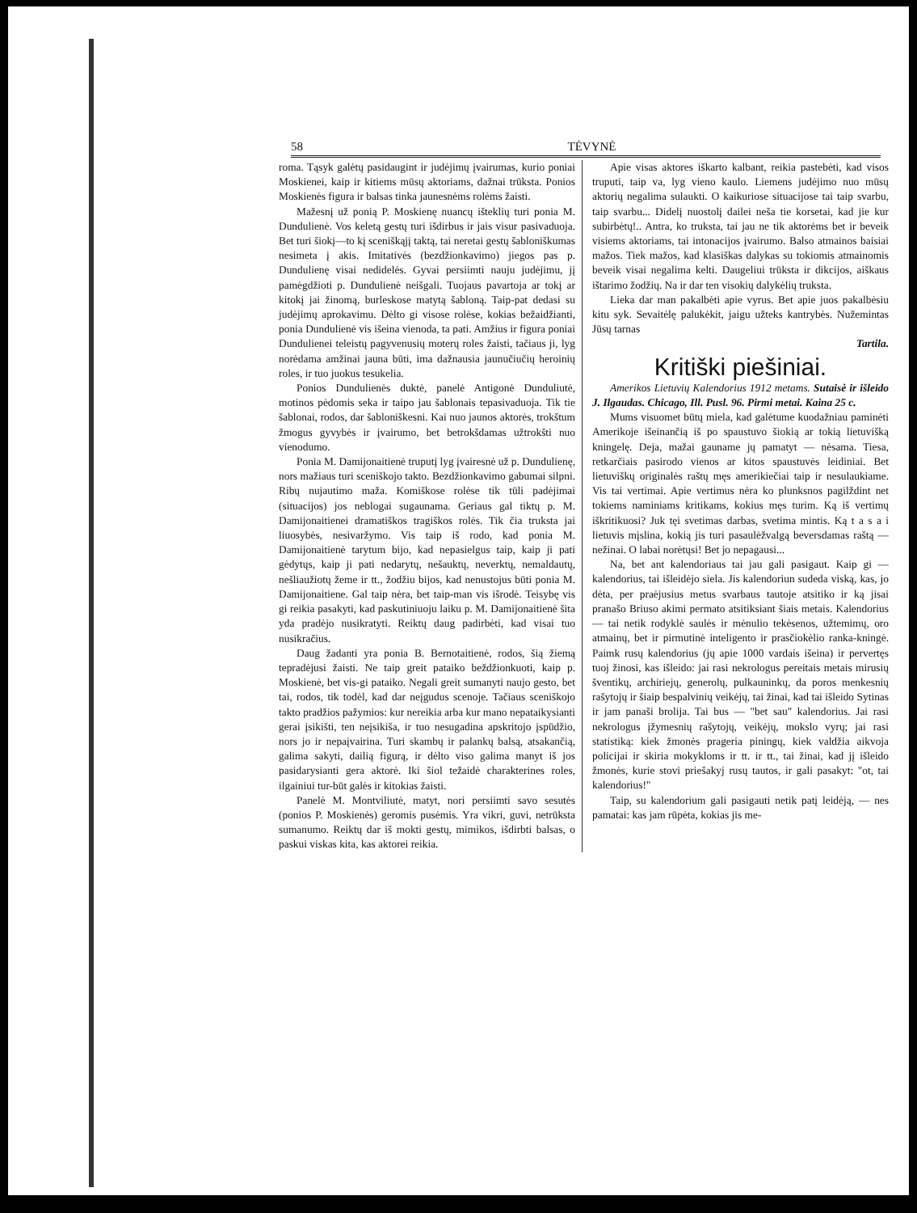58 TĖVYNĖ
roma. Tąsyk galėtų pasidaugint ir judėjimų įvairumas, kurio poniai Moskienei, kaip ir kitiems mūsų aktoriams, dažnai trūksta. Ponios Moskienės figura ir balsas tinka jaunesnėms rolėms žaisti.
Mažesnį už ponią P. Moskienę nuancų išteklių turi ponia M. Dundulienė. Vos keletą gestų turi išdirbus ir jais visur pasivaduoja. Bet turi šiokį—to kį sceniškąjį taktą, tai neretai gestų šabloniškumas nesimeta į akis. Imitativės (bezdžionkavimo) jiegos pas p. Dundulienę visai nedidelės. Gyvai persiimti nauju judėjimu, jį pamėgdžioti p. Dundulienė neišgali. Tuojaus pavartoja ar tokį ar kitokį jai žinomą, burleskose matytą šabloną. Taip-pat dedasi su judėjimų aprokavimu. Dėlto gi visose rolėse, kokias bežaidžianti, ponia Dundulienė vis išeina vienoda, ta pati. Amžius ir figura poniai Dundulienei teleistų pagyvenusių moterų roles žaisti, tačiaus ji, lyg norėdama amžinai jauna būti, ima dažnausia jaunučiučių heroinių roles, ir tuo juokus tesukelia.
Ponios Dundulienės duktė, panelė Antigonė Dunduliutė, motinos pėdomis seka ir taipo jau šablonais tepasivaduoja. Tik tie šablonai, rodos, dar šabloniškesni. Kai nuo jaunos aktorės, trokštum žmogus gyvybės ir įvairumo, bet betrokšdamas užtrokšti nuo vienodumo.
Ponia M. Damijonaitienė truputį lyg įvairesnė už p. Dundulienę, nors mažiaus turi sceniškojo takto. Bezdžionkavimo gabumai silpni. Ribų nujautimo maža. Komiškose rolėse tik tūli padėjimai (situacijos) jos neblogai sugaunama. Geriaus gal tiktų p. M. Damijonaitienei dramatiškos tragiškos rolės. Tik čia truksta jai liuosybės, nesivaržymo. Vis taip iš rodo, kad ponia M. Damijonaitienė tarytum bijo, kad nepasielgus taip, kaip ji pati gėdytųs, kaip ji pati nedarytų, nešauktų, neverktų, nemaldautų, nešliaužiotų žeme ir tt., žodžiu bijos, kad nenustojus būti ponia M. Damijonaitiene. Gal taip nėra, bet taip-man vis išrodė. Teisybę vis gi reikia pasakyti, kad paskutiniuoju laiku p. M. Damijonaitienė šita yda pradėjo nusikratyti. Reiktų daug padirbėti, kad visai tuo nusikračius.
Daug žadanti yra ponia B. Bernotaitienė, rodos, šią žiemą tepradėjusi žaisti. Ne taip greit pataiko beždžionkuoti, kaip p. Moskienė, bet vis-gi pataiko. Negali greit sumanyti naujo gesto, bet tai, rodos, tik todėl, kad dar neįgudus scenoje. Tačiaus sceniškojo takto pradžios pažymios: kur nereikia arba kur mano nepataikysianti gerai įsikišti, ten neįsikiša, ir tuo nesugadina apskritojo įspūdžio, nors jo ir nepaįvairina. Turi skambų ir palankų balsą, atsakančią, galima sakyti, dailią figurą, ir dėlto viso galima manyt iš jos pasidarysianti gera aktorė. Iki šiol težaidė charakterines roles, ilgainiui tur-būt galės ir kitokias žaisti.
Panelė M. Montviliutė, matyt, nori persiimti savo sesutės (ponios P. Moskienės) geromis pusėmis. Yra vikri, guvi, netrūksta sumanumo. Reiktų dar iš mokti gestų, mimikos, išdirbti balsas, o paskui viskas kita, kas aktorei reikia.
Apie visas aktores iškarto kalbant, reikia pastebėti, kad visos truputi, taip va, lyg vieno kaulo. Liemens judėjimo nuo mūsų aktorių negalima sulaukti. O kaikuriose situacijose tai taip svarbu, taip svarbu... Didelį nuostolį dailei neša tie korsetai, kad jie kur subirbėtų!.. Antra, ko truksta, tai jau ne tik aktorėms bet ir beveik visiems aktoriams, tai intonacijos įvairumo. Balso atmainos baisiai mažos. Tiek mažos, kad klasiškas dalykas su tokiomis atmainomis beveik visai negalima kelti. Daugeliui trūksta ir dikcijos, aiškaus ištarimo žodžių. Na ir dar ten visokių dalykėlių truksta.
Lieka dar man pakalbėti apie vyrus. Bet apie juos pakalbėsiu kitu syk. Sevaitėlę palukėkit, jaigu užteks kantrybės. Nužemintas Jūsų tarnas
Tartila.
Kritiški piešiniai.
Amerikos Lietuvių Kalendorius 1912 metams. Sutaisė ir išleido J. Ilgaudas. Chicago, Ill. Pusl. 96. Pirmi metai. Kaina 25 c.
Mums visuomet būtų miela, kad galėtume kuodažniau paminėti Amerikoje išeinančią iš po spaustuvo šiokią ar tokią lietuvišką kningelę. Deja, mažai gauname jų pamatyt — nėsama. Tiesa, retkarčiais pasirodo vienos ar kitos spaustuvės leidiniai. Bet lietuviškų originalės raštų męs amerikiečiai taip ir nesulaukiame. Vis tai vertimai. Apie vertimus nėra ko plunksnos pagilždint net tokiems naminiams kritikams, kokius męs turim. Ką iš vertimų iškritikuosi? Juk tęi svetimas darbas, svetima mintis. Ką t a s a i lietuvis mįslina, kokią jis turi pasaulėžvalgą beversdamas raštą — nežinai. O labai norėtųsi! Bet jo nepagausi...
Na, bet ant kalendoriaus tai jau gali pasigaut. Kaip gi — kalendorius, tai išleidėjo siela. Jis kalendoriun sudeda viską, kas, jo dėta, per praėjusius metus svarbaus tautoje atsitiko ir ką jisai pranašo Briuso akimi permato atsitiksiant šiais metais. Kalendorius — tai netik rodyklė saulės ir mėnulio tekėsenos, užtemimų, oro atmainų, bet ir pirmutinė inteligento ir prasčiokėlio ranka-kningė. Paimk rusų kalendorius (jų apie 1000 vardais išeina) ir pervertęs tuoj žinosi, kas išleido: jai rasi nekrologus pereitais metais mirusių šventikų, archiriejų, generolų, pulkauninkų, da poros menkesnių rašytojų ir šiaip bespalvinių veikėjų, tai žinai, kad tai išleido Sytinas ir jam panaši brolija. Tai bus — "bet sau" kalendorius. Jai rasi nekrologus įžymesnių rašytojų, veikėjų, mokslo vyrų; jai rasi statistiką: kiek žmonės prageria piningų, kiek valdžia aikvoja policijai ir skiria mokykloms ir tt. ir tt., tai žinai, kad jį išleido žmonės, kurie stovi priešakyj rusų tautos, ir gali pasakyt: "ot, tai kalendorius!"
Taip, su kalendorium gali pasigauti netik patį leidėją, — nes pamatai: kas jam rūpėta, kokias jis me-